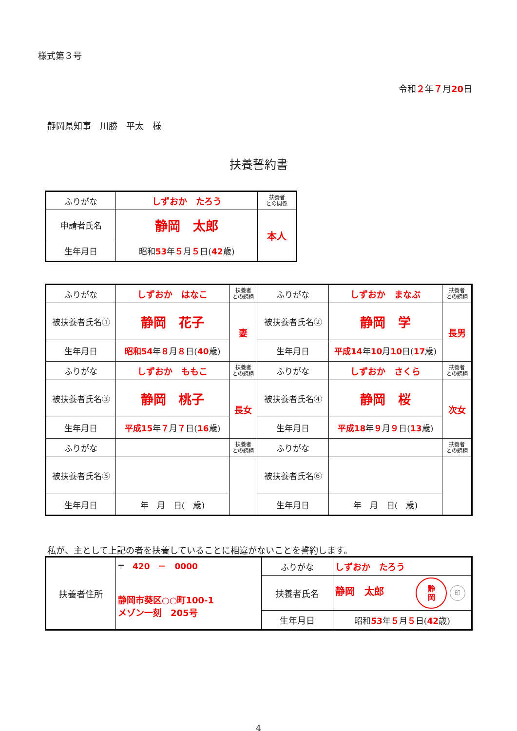様式第３号
令和２年７月20日
静岡県知事　川勝　平太　様
扶養誓約書
| ふりがな | しずおか たろう | 扶養者 との関係 |
| 申請者氏名 | 静岡 太郎 | 本人 |
| 生年月日 | 昭和 53 年 ５ 月 ５ 日( 42 歳) | |
| ふりがな | しずおか はなこ | 扶養者 との続柄 | ふりがな | しずおか まなぶ | 扶養者 との続柄 |
| 被扶養者氏名① | 静岡 花子 | 妻 | 被扶養者氏名② | 静岡 学 | 長男 |
| 生年月日 | 昭和54 年 ８ 月 ８ 日( 40 歳) | | 生年月日 | 平成14 年 10 月 10 日( 17 歳) | |
| ふりがな | しずおか ももこ | 扶養者 との続柄 | ふりがな | しずおか さくら | 扶養者 との続柄 |
| 被扶養者氏名③ | 静岡 桃子 | 長女 | 被扶養者氏名④ | 静岡 桜 | 次女 |
| 生年月日 | 平成15 年 ７ 月 ７ 日( 16 歳) | | 生年月日 | 平成18 年 ９ 月 ９ 日( 13 歳) | |
| ふりがな | | 扶養者 との続柄 | ふりがな | | 扶養者 との続柄 |
| 被扶養者氏名⑤ | | | 被扶養者氏名⑥ | | |
| 生年月日 | 年 月 日( 歳) | | 生年月日 | 年 月 日( 歳) | |
私が、主として上記の者を扶養していることに相違がないことを誓約します。
| 扶養者住所 | 〒 420 － 0000 静岡市葵区○○町100-1 メゾン一刻 205号 | ふりがな | しずおか たろう |
| | | 扶養者氏名 | 静岡 太郎 静 岡 印 |
| | | 生年月日 | 昭和 53 年 ５ 月 ５ 日( 42 歳) |
4